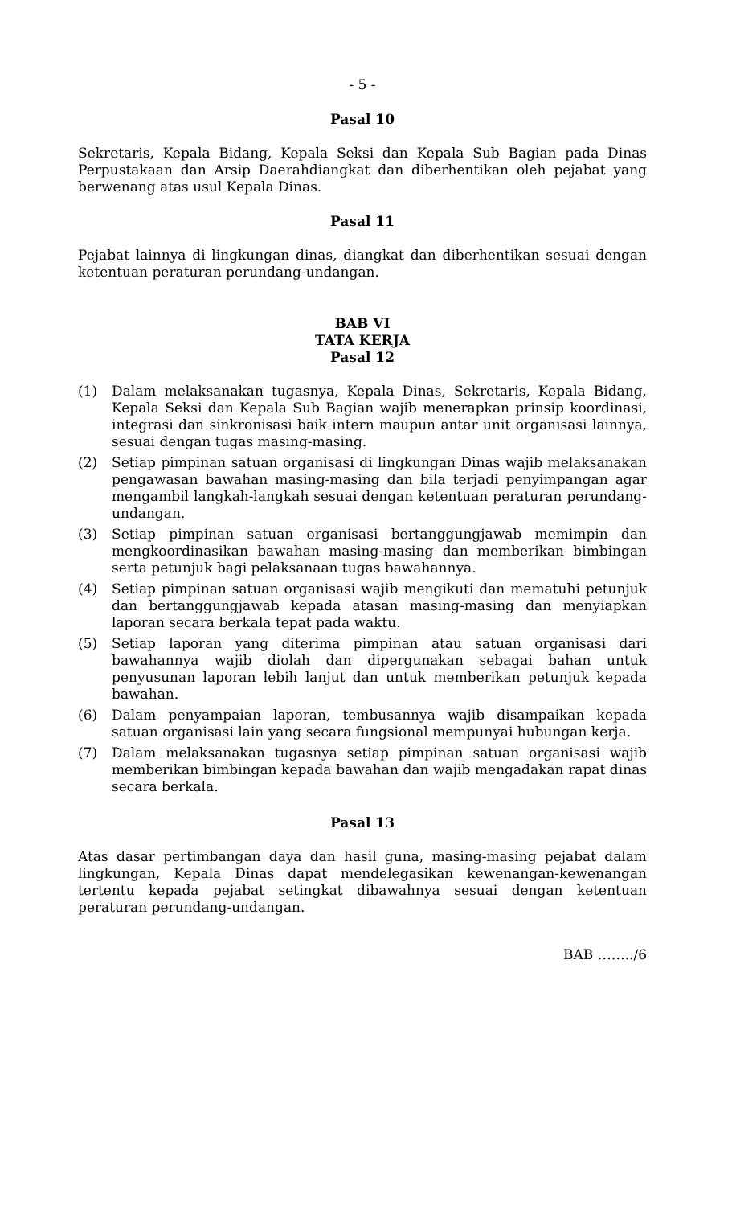- 5 -
Pasal 10
Sekretaris, Kepala Bidang, Kepala Seksi dan Kepala Sub Bagian pada Dinas Perpustakaan dan Arsip Daerahdiangkat dan diberhentikan oleh pejabat yang berwenang atas usul Kepala Dinas.
Pasal 11
Pejabat lainnya di lingkungan dinas, diangkat dan diberhentikan sesuai dengan ketentuan peraturan perundang-undangan.
BAB VI
TATA KERJA
Pasal 12
(1) Dalam melaksanakan tugasnya, Kepala Dinas, Sekretaris, Kepala Bidang, Kepala Seksi dan Kepala Sub Bagian wajib menerapkan prinsip koordinasi, integrasi dan sinkronisasi baik intern maupun antar unit organisasi lainnya, sesuai dengan tugas masing-masing.
(2) Setiap pimpinan satuan organisasi di lingkungan Dinas wajib melaksanakan pengawasan bawahan masing-masing dan bila terjadi penyimpangan agar mengambil langkah-langkah sesuai dengan ketentuan peraturan perundang-undangan.
(3) Setiap pimpinan satuan organisasi bertanggungjawab memimpin dan mengkoordinasikan bawahan masing-masing dan memberikan bimbingan serta petunjuk bagi pelaksanaan tugas bawahannya.
(4) Setiap pimpinan satuan organisasi wajib mengikuti dan mematuhi petunjuk dan bertanggungjawab kepada atasan masing-masing dan menyiapkan laporan secara berkala tepat pada waktu.
(5) Setiap laporan yang diterima pimpinan atau satuan organisasi dari bawahannya wajib diolah dan dipergunakan sebagai bahan untuk penyusunan laporan lebih lanjut dan untuk memberikan petunjuk kepada bawahan.
(6) Dalam penyampaian laporan, tembusannya wajib disampaikan kepada satuan organisasi lain yang secara fungsional mempunyai hubungan kerja.
(7) Dalam melaksanakan tugasnya setiap pimpinan satuan organisasi wajib memberikan bimbingan kepada bawahan dan wajib mengadakan rapat dinas secara berkala.
Pasal 13
Atas dasar pertimbangan daya dan hasil guna, masing-masing pejabat dalam lingkungan, Kepala Dinas dapat mendelegasikan kewenangan-kewenangan tertentu kepada pejabat setingkat dibawahnya sesuai dengan ketentuan peraturan perundang-undangan.
BAB ……../6